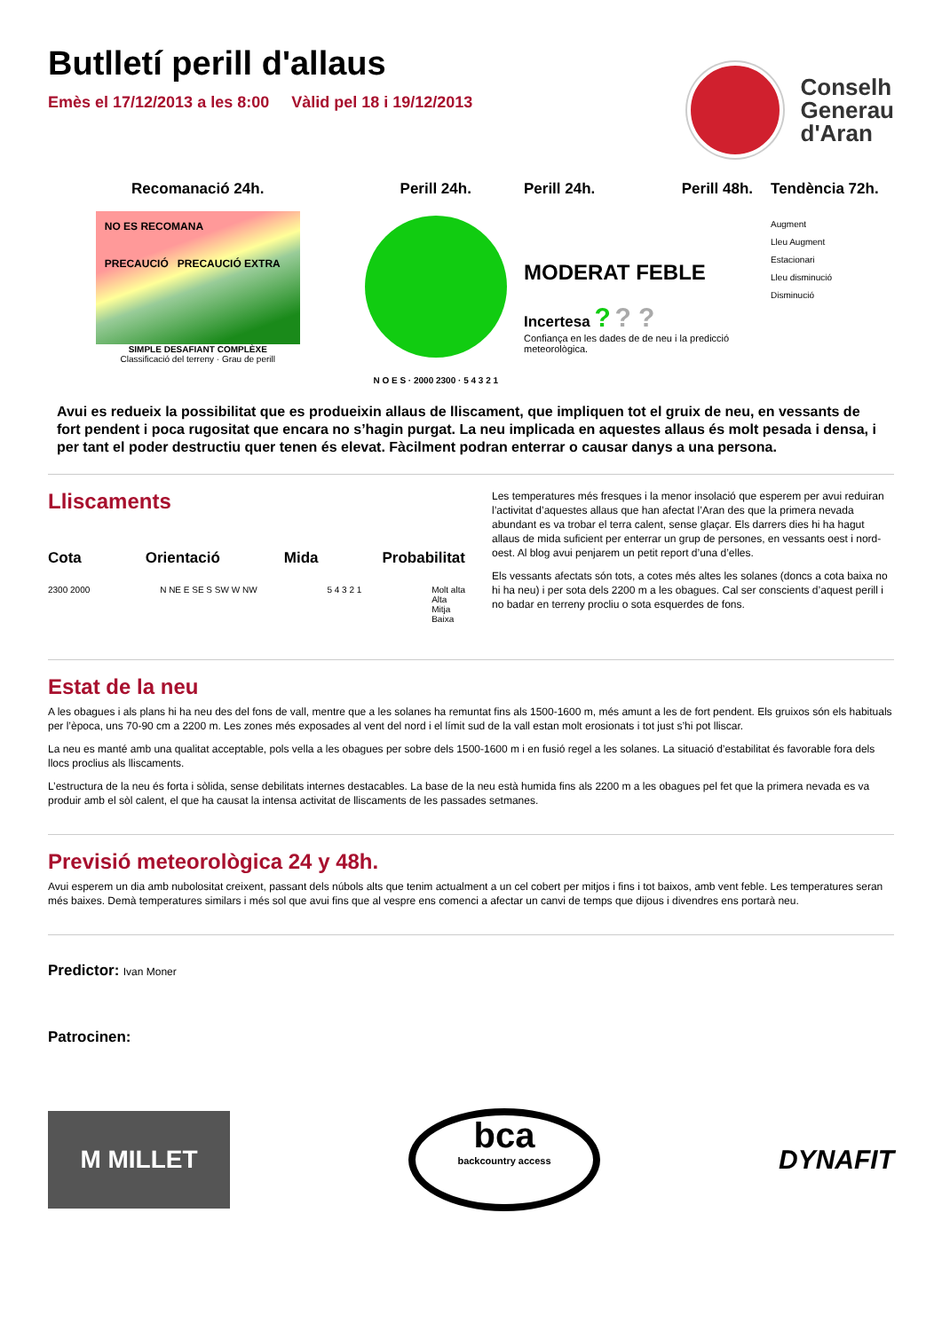Butlletí perill d'allaus
Emès el 17/12/2013 a les 8:00 Vàlid pel 18 i 19/12/2013
Conselh
Generau
d'Aran
Recomanació 24h.
NO ES RECOMANA
PRECAUCIÓ PRECAUCIÓ EXTRA
SIMPLE DESAFIANT COMPLÈXE
Classificació del terreny · Grau de perill
Perill 24h.
N O E S · 2000 2300 · 5 4 3 2 1
Perill 24h. Perill 48h.
MODERAT FEBLE
Incertesa ? ? ?
Confiança en les dades de de neu i la predicció meteorològica.
Tendència 72h.
Augment
Lleu Augment
Estacionari
Lleu disminució
Disminució
Avui es redueix la possibilitat que es produeixin allaus de lliscament, que impliquen tot el gruix de neu, en vessants de fort pendent i poca rugositat que encara no s’hagin purgat. La neu implicada en aquestes allaus és molt pesada i densa, i per tant el poder destructiu quer tenen és elevat. Fàcilment podran enterrar o causar danys a una persona.
Lliscaments
Cota Orientació Mida Probabilitat
2300 2000 N NE E SE S SW W NW 5 4 3 2 1 Molt alta
Alta
Mitja
Baixa
Les temperatures més fresques i la menor insolació que esperem per avui reduiran l’activitat d’aquestes allaus que han afectat l’Aran des que la primera nevada abundant es va trobar el terra calent, sense glaçar. Els darrers dies hi ha hagut allaus de mida suficient per enterrar un grup de persones, en vessants oest i nord-oest. Al blog avui penjarem un petit report d’una d’elles.
Els vessants afectats són tots, a cotes més altes les solanes (doncs a cota baixa no hi ha neu) i per sota dels 2200 m a les obagues. Cal ser conscients d’aquest perill i no badar en terreny procliu o sota esquerdes de fons.
Estat de la neu
A les obagues i als plans hi ha neu des del fons de vall, mentre que a les solanes ha remuntat fins als 1500-1600 m, més amunt a les de fort pendent. Els gruixos són els habituals per l’època, uns 70-90 cm a 2200 m. Les zones més exposades al vent del nord i el límit sud de la vall estan molt erosionats i tot just s’hi pot lliscar.
La neu es manté amb una qualitat acceptable, pols vella a les obagues per sobre dels 1500-1600 m i en fusió regel a les solanes. La situació d’estabilitat és favorable fora dels llocs proclius als lliscaments.
L’estructura de la neu és forta i sòlida, sense debilitats internes destacables. La base de la neu està humida fins als 2200 m a les obagues pel fet que la primera nevada es va produir amb el sòl calent, el que ha causat la intensa activitat de lliscaments de les passades setmanes.
Previsió meteorològica 24 y 48h.
Avui esperem un dia amb nubolositat creixent, passant dels núbols alts que tenim actualment a un cel cobert per mitjos i fins i tot baixos, amb vent feble. Les temperatures seran més baixes. Demà temperatures similars i més sol que avui fins que al vespre ens comenci a afectar un canvi de temps que dijous i divendres ens portarà neu.
Predictor: Ivan Moner
Patrocinen:
M MILLET
bca
backcountry access
DYNAFIT